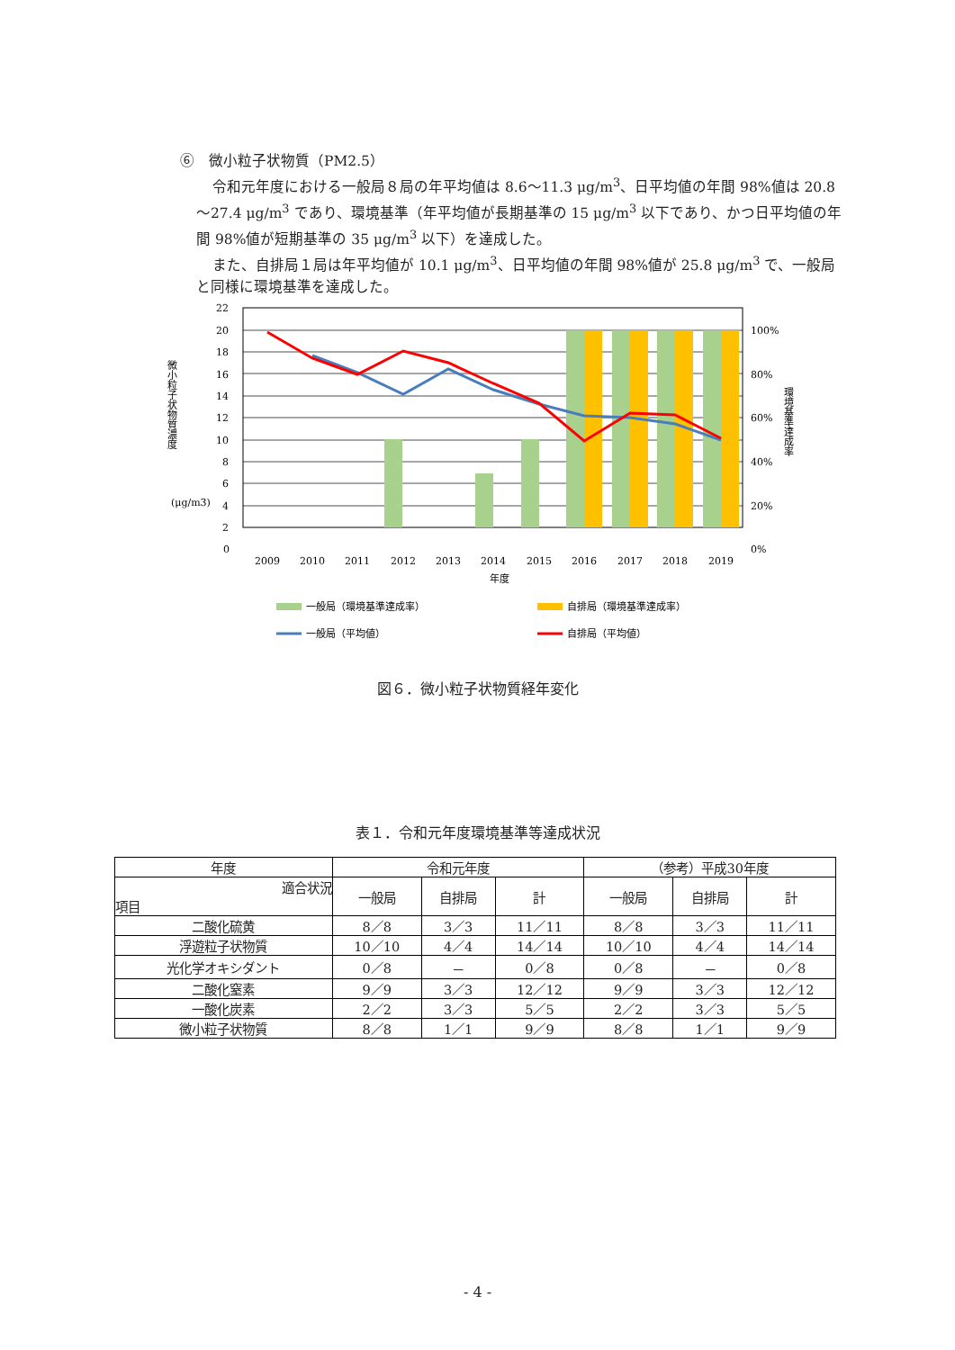⑥　微小粒子状物質（PM2.5）
令和元年度における一般局８局の年平均値は 8.6～11.3 μg/m<sup>3</sup>、日平均値の年間 98%値は 20.8～27.4 μg/m<sup>3</sup> であり、環境基準（年平均値が長期基準の 15 μg/m<sup>3</sup> 以下であり、かつ日平均値の年間 98%値が短期基準の 35 μg/m<sup>3</sup> 以下）を達成した。
また、自排局１局は年平均値が 10.1 μg/m<sup>3</sup>、日平均値の年間 98%値が 25.8 μg/m<sup>3</sup> で、一般局と同様に環境基準を達成した。
22
20
18
16
14
12
10
8
6
4
2
100%
80%
60%
40%
20%
0%
0
2009
2010
2011
2012
2013
2014
2015
2016
2017
2018
2019
年度
(μg/m3)
微小粒子状物質濃度
環境基準達成率
一般局（環境基準達成率）
自排局（環境基準達成率）
一般局（平均値）
自排局（平均値）
図６．微小粒子状物質経年変化
表１．令和元年度環境基準等達成状況
| 年度 | 令和元年度 | | | （参考）平成30年度 | | |
| --- | --- | --- | --- | --- | --- | --- |
| 適合状況 項目 | 一般局 | 自排局 | 計 | 一般局 | 自排局 | 計 |
| 二酸化硫黄 | 8／8 | 3／3 | 11／11 | 8／8 | 3／3 | 11／11 |
| 浮遊粒子状物質 | 10／10 | 4／4 | 14／14 | 10／10 | 4／4 | 14／14 |
| 光化学オキシダント | 0／8 | － | 0／8 | 0／8 | － | 0／8 |
| 二酸化窒素 | 9／9 | 3／3 | 12／12 | 9／9 | 3／3 | 12／12 |
| 一酸化炭素 | 2／2 | 3／3 | 5／5 | 2／2 | 3／3 | 5／5 |
| 微小粒子状物質 | 8／8 | 1／1 | 9／9 | 8／8 | 1／1 | 9／9 |
- 4 -